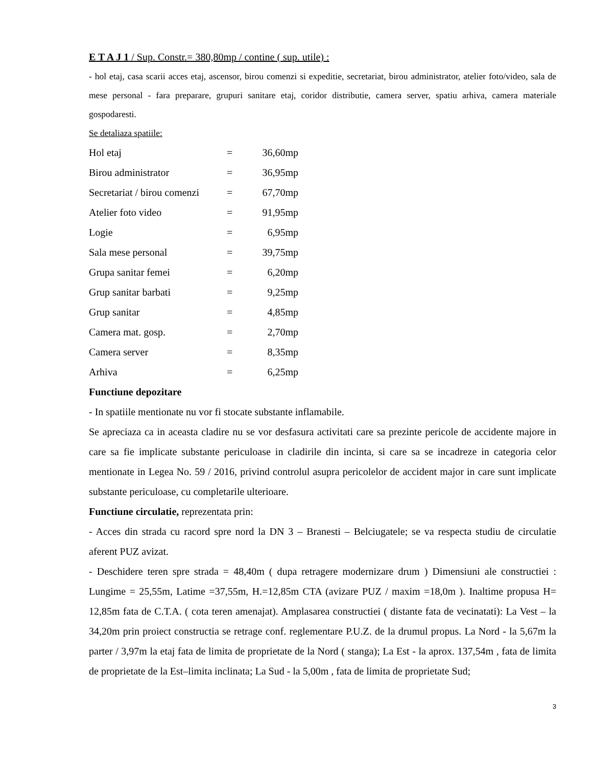E T A J 1 / Sup. Constr.= 380,80mp / contine ( sup. utile) :
- hol etaj, casa scarii acces etaj, ascensor, birou comenzi si expeditie, secretariat, birou administrator, atelier foto/video, sala de mese personal - fara preparare, grupuri sanitare etaj, coridor distributie, camera server, spatiu arhiva, camera materiale gospodaresti.
Se detaliaza spatiile:
| Hol etaj | = | 36,60mp |
| Birou administrator | = | 36,95mp |
| Secretariat / birou comenzi | = | 67,70mp |
| Atelier foto video | = | 91,95mp |
| Logie | = | 6,95mp |
| Sala mese personal | = | 39,75mp |
| Grupa sanitar femei | = | 6,20mp |
| Grup sanitar barbati | = | 9,25mp |
| Grup sanitar | = | 4,85mp |
| Camera mat. gosp. | = | 2,70mp |
| Camera server | = | 8,35mp |
| Arhiva | = | 6,25mp |
Functiune depozitare
- In spatiile mentionate nu vor fi stocate substante inflamabile.
Se apreciaza ca in aceasta cladire nu se vor desfasura activitati care sa prezinte pericole de accidente majore in care sa fie implicate substante periculoase in cladirile din incinta, si care sa se incadreze in categoria celor mentionate in Legea No. 59 / 2016, privind controlul asupra pericolelor de accident major in care sunt implicate substante periculoase, cu completarile ulterioare.
Functiune circulatie, reprezentata prin:
- Acces din strada cu racord spre nord la DN 3 – Branesti – Belciugatele; se va respecta studiu de circulatie aferent PUZ avizat.
- Deschidere teren spre strada = 48,40m ( dupa retragere modernizare drum ) Dimensiuni ale constructiei : Lungime = 25,55m, Latime =37,55m, H.=12,85m CTA (avizare PUZ / maxim =18,0m ). Inaltime propusa H= 12,85m fata de C.T.A. ( cota teren amenajat). Amplasarea constructiei ( distante fata de vecinatati): La Vest – la 34,20m prin proiect constructia se retrage conf. reglementare P.U.Z. de la drumul propus. La Nord - la 5,67m la parter / 3,97m la etaj fata de limita de proprietate de la Nord ( stanga); La Est - la aprox. 137,54m , fata de limita de proprietate de la Est–limita inclinata; La Sud - la 5,00m , fata de limita de proprietate Sud;
3